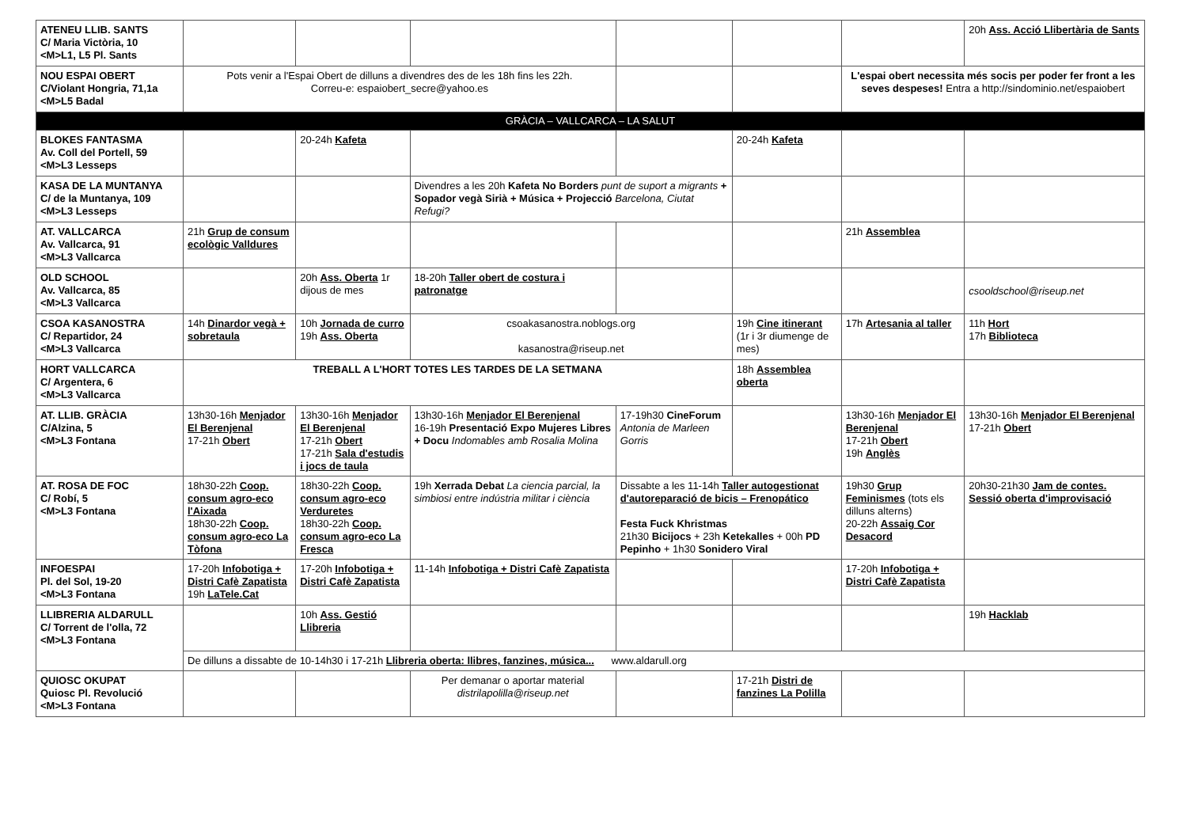| ATENEU LLIB. SANTS C/ Maria Victòria, 10 <M>L1, L5 Pl. Sants | | | | | | | 20h Ass. Acció Llibertària de Sants |
| NOU ESPAI OBERT C/Violant Hongria, 71,1a <M>L5 Badal | Pots venir a l'Espai Obert de dilluns a divendres des de les 18h fins les 22h. Correu-e: espaiobert_secre@yahoo.es | | | | | L'espai obert necessita més socis per poder fer front a les seves despeses! Entra a http://sindominio.net/espaiobert | |
| GRÀCIA – VALLCARCA – LA SALUT | | | | | | | |
| BLOKES FANTASMA Av. Coll del Portell, 59 <M>L3 Lesseps | | 20-24h Kafeta | | | 20-24h Kafeta | | |
| KASA DE LA MUNTANYA C/ de la Muntanya, 109 <M>L3 Lesseps | | | Divendres a les 20h Kafeta No Borders punt de suport a migrants + Sopador vegà Sirià + Música + Projecció Barcelona, Ciutat Refugi? | | | | |
| AT. VALLCARCA Av. Vallcarca, 91 <M>L3 Vallcarca | 21h Grup de consum ecològic Valldures | | | | | 21h Assemblea | |
| OLD SCHOOL Av. Vallcarca, 85 <M>L3 Vallcarca | | 20h Ass. Oberta 1r dijous de mes | 18-20h Taller obert de costura i patronatge | | | | csooldschool@riseup.net |
| CSOA KASANOSTRA C/ Repartidor, 24 <M>L3 Vallcarca | 14h Dinardor vegà + sobretaula | 10h Jornada de curro 19h Ass. Oberta | csoakasanostra.noblogs.org kasanostra@riseup.net | | 19h Cine itinerant (1r i 3r diumenge de mes) | 17h Artesania al taller | 11h Hort 17h Biblioteca |
| HORT VALLCARCA C/ Argentera, 6 <M>L3 Vallcarca | TREBALL A L'HORT TOTES LES TARDES DE LA SETMANA | | | | 18h Assemblea oberta | | |
| AT. LLIB. GRÀCIA C/Alzina, 5 <M>L3 Fontana | 13h30-16h Menjador El Berenjenal 17-21h Obert | 13h30-16h Menjador El Berenjenal 17-21h Obert 17-21h Sala d'estudis i jocs de taula | 13h30-16h Menjador El Berenjenal 16-19h Presentació Expo Mujeres Libres + Docu Indomables amb Rosalia Molina | 17-19h30 CineForum Antonia de Marleen Gorris | | 13h30-16h Menjador El Berenjenal 17-21h Obert 19h Anglès | 13h30-16h Menjador El Berenjenal 17-21h Obert |
| AT. ROSA DE FOC C/ Robí, 5 <M>L3 Fontana | 18h30-22h Coop. consum agro-eco l'Aixada 18h30-22h Coop. consum agro-eco La Tòfona | 18h30-22h Coop. consum agro-eco Verduretes 18h30-22h Coop. consum agro-eco La Fresca | 19h Xerrada Debat La ciencia parcial, la simbiosi entre indústria militar i ciència | Dissabte a les 11-14h Taller autogestionat d'autoreparació de bicis – Frenopático Festa Fuck Khristmas 21h30 Bicijocs + 23h Ketekalles + 00h PD Pepinho + 1h30 Sonidero Viral | | 19h30 Grup Feminismes (tots els dilluns alterns) 20-22h Assaig Cor Desacord | 20h30-21h30 Jam de contes. Sessió oberta d'improvisació |
| INFOESPAI Pl. del Sol, 19-20 <M>L3 Fontana | 17-20h Infobotiga + Distri Cafè Zapatista 19h LaTele.Cat | 17-20h Infobotiga + Distri Cafè Zapatista | 11-14h Infobotiga + Distri Cafè Zapatista | | | 17-20h Infobotiga + Distri Cafè Zapatista | |
| LLIBRERIA ALDARULL C/ Torrent de l'olla, 72 <M>L3 Fontana | | 10h Ass. Gestió Llibreria | | | | | 19h Hacklab |
| | De dilluns a dissabte de 10-14h30 i 17-21h Llibreria oberta: llibres, fanzines, música... www.aldarull.org | | | | | | |
| QUIOSC OKUPAT Quiosc Pl. Revolució <M>L3 Fontana | | | Per demanar o aportar material distrilapolilla@riseup.net | | 17-21h Distri de fanzines La Polilla | | |